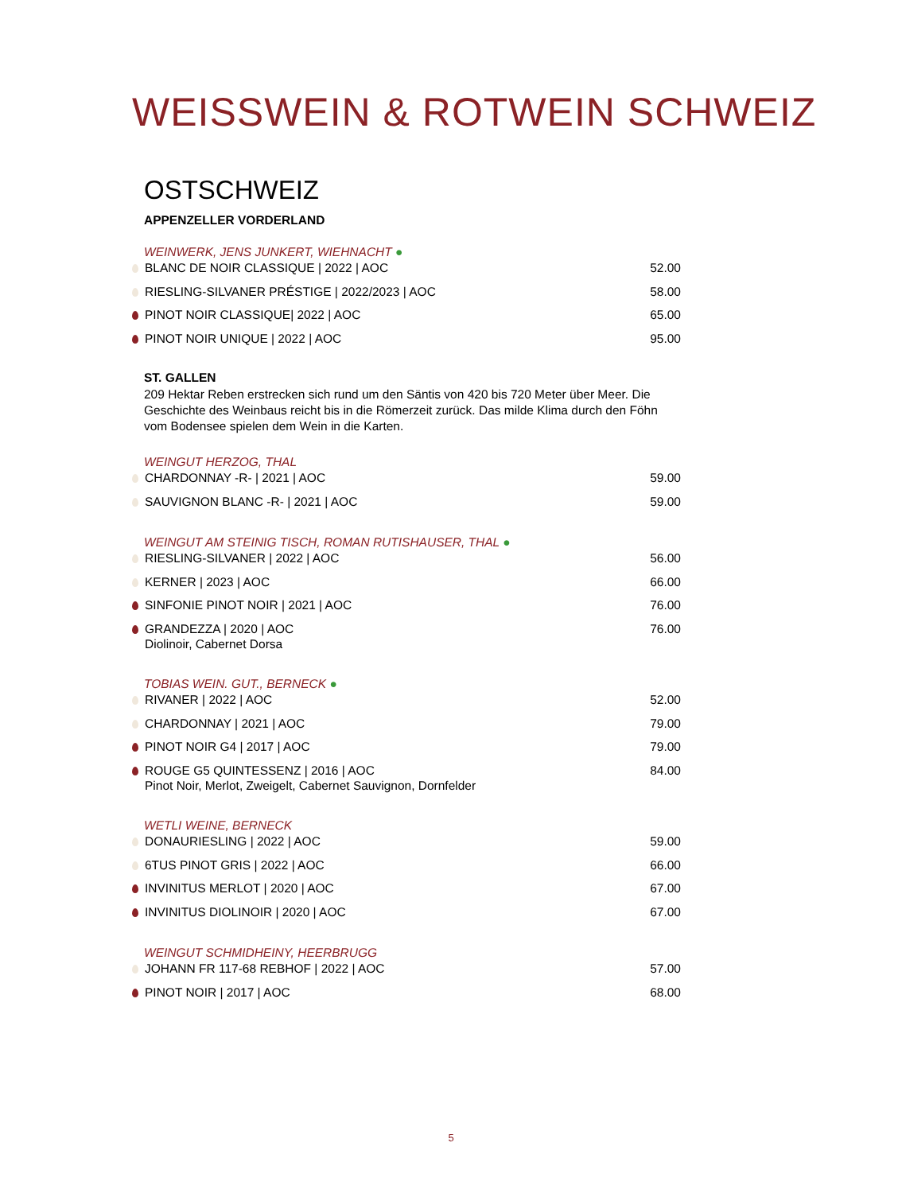WEISSWEIN & ROTWEIN SCHWEIZ
OSTSCHWEIZ
APPENZELLER VORDERLAND
WEINWERK, JENS JUNKERT, WIEHNACHT ●
BLANC DE NOIR CLASSIQUE | 2022 | AOC 52.00
RIESLING-SILVANER PRÉSTIGE | 2022/2023 | AOC 58.00
PINOT NOIR CLASSIQUE| 2022 | AOC 65.00
PINOT NOIR UNIQUE | 2022 | AOC 95.00
ST. GALLEN
209 Hektar Reben erstrecken sich rund um den Säntis von 420 bis 720 Meter über Meer. Die Geschichte des Weinbaus reicht bis in die Römerzeit zurück. Das milde Klima durch den Föhn vom Bodensee spielen dem Wein in die Karten.
WEINGUT HERZOG, THAL
CHARDONNAY -R- | 2021 | AOC 59.00
SAUVIGNON BLANC -R- | 2021 | AOC 59.00
WEINGUT AM STEINIG TISCH, ROMAN RUTISHAUSER, THAL ●
RIESLING-SILVANER | 2022 | AOC 56.00
KERNER | 2023 | AOC 66.00
SINFONIE PINOT NOIR | 2021 | AOC 76.00
GRANDEZZA | 2020 | AOC 76.00
Diolinoir, Cabernet Dorsa
TOBIAS WEIN. GUT., BERNECK ●
RIVANER | 2022 | AOC 52.00
CHARDONNAY | 2021 | AOC 79.00
PINOT NOIR G4 | 2017 | AOC 79.00
ROUGE G5 QUINTESSENZ | 2016 | AOC 84.00
Pinot Noir, Merlot, Zweigelt, Cabernet Sauvignon, Dornfelder
WETLI WEINE, BERNECK
DONAURIESLING | 2022 | AOC 59.00
6TUS PINOT GRIS | 2022 | AOC 66.00
INVINITUS MERLOT | 2020 | AOC 67.00
INVINITUS DIOLINOIR | 2020 | AOC 67.00
WEINGUT SCHMIDHEINY, HEERBRUGG
JOHANN FR 117-68 REBHOF | 2022 | AOC 57.00
PINOT NOIR | 2017 | AOC 68.00
5